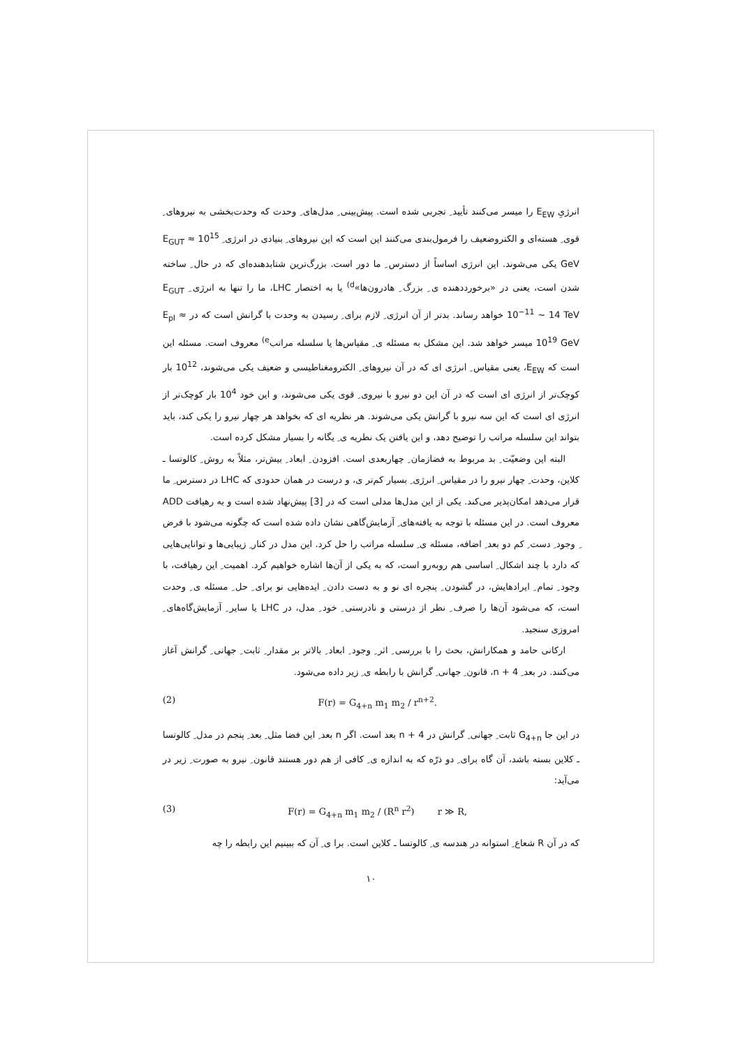انرژیِ E<sub>EW</sub> را میسر می‌کنند تأیید ِ تجربی شده است. پیش‌بینی ِ مدل‌های ِ وحدت که وحدت‌بخشی به نیروهای ِ قوی ِ هسته‌ای و الکتروضعیف را فرمول‌بندی می‌کنند این است که این نیروهای ِ بنیادی در انرژی ِ E<sub>GUT</sub> ≈ 10<sup>15</sup> GeV یکی می‌شوند. این انرژی اساساً از دسترس ِ ما دور است. بزرگ‌ترین شتابدهنده‌ای که در حال ِ ساخته شدن است، یعنی در «برخورددهنده ی ِ بزرگ ِ هادرون‌ها»<sup>d)</sup> یا به اختصار LHC، ما را تنها به انرژی ِ E<sub>GUT</sub> 10<sup>−11</sup> ~ 14 TeV خواهد رساند. بدتر از آن انرژی ِ لازم برای ِ رسیدن به وحدت با گرانش است که در E<sub>pl</sub> ≈ 10<sup>19</sup> GeV میسر خواهد شد. این مشکل به مسئله ی ِ مقیاس‌ها یا سلسله مراتب<sup>e)</sup> معروف است. مسئله این است که E<sub>EW</sub>، یعنی مقیاس ِ انرژی ای که در آن نیروهای ِ الکترومغناطیسی و ضعیف یکی می‌شوند، 10<sup>12</sup> بار کوچک‌تر از انرژی ای است که در آن این دو نیرو با نیروی ِ قوی یکی می‌شوند، و این خود 10<sup>4</sup> بار کوچک‌تر از انرژی ای است که این سه نیرو با گرانش یکی می‌شوند. هر نظریه ای که بخواهد هر چهار نیرو را یکی کند، باید بتواند این سلسله مراتب را توضیح دهد، و این یافتن یک نظریه ی ِ یگانه را بسیار مشکل کرده است.
البته این وضعیّت ِ بد مربوط به فضازمان ِ چهاربعدی است. افزودن ِ ابعاد ِ بیش‌تر، مثلاً به روش ِ کالوتسا ـ کلاین، وحدت ِ چهار نیرو را در مقیاس ِ انرژی ِ بسیار کم‌تر ی، و درست در همان حدودی که LHC در دسترس ِ ما قرار می‌دهد امکان‌پذیر می‌کند. یکی از این مدل‌ها مدلی است که در [3] پیش‌نهاد شده است و به رهیافت ADD معروف است. در این مسئله با توجه به یافته‌های ِ آزمایش‌گاهی نشان داده شده است که چگونه می‌شود با فرض ِ وجود ِ دست ِ کم دو بعد ِ اضافه، مسئله ی ِ سلسله مراتب را حل کرد. این مدل در کنار ِ زیبایی‌ها و توانایی‌هایی که دارد با چند اشکال ِ اساسی هم روبه‌رو است، که به یکی از آن‌ها اشاره خواهیم کرد. اهمیت ِ این رهیافت، با وجود ِ تمام ِ ایرادهایش، در گشودن ِ پنجره ای نو و به دست دادن ِ ایده‌هایی نو برای ِ حل ِ مسئله ی ِ وحدت است، که می‌شود آن‌ها را صرف ِ نظر از درستی و نادرستی ِ خود ِ مدل، در LHC یا سایر ِ آزمایش‌گاه‌های ِ امروزی سنجید.
ارکانی حامد و همکارانش، بحث را با بررسی ِ اثر ِ وجود ِ ابعاد ِ بالاتر بر مقدار ِ ثابت ِ جهانی ِ گرانش آغاز می‌کنند. در بعد ِ n + 4، قانون ِ جهانی ِ گرانش با رابطه ی ِ زیر داده می‌شود.
(2) F(r) = G<sub>4+n</sub> m<sub>1</sub> m<sub>2</sub> / r<sup>n+2</sup>.
در این جا G<sub>4+n</sub> ثابت ِ جهانی ِ گرانش در n + 4 بعد است. اگر n بعد ِ این فضا مثل ِ بعد ِ پنجم در مدل ِ کالوتسا ـ کلاین بسته باشد، آن گاه برای ِ دو ذرّه که به اندازه ی ِ کافی از هم دور هستند قانون ِ نیرو به صورت ِ زیر در می‌آید:
(3) F(r) = G<sub>4+n</sub> m<sub>1</sub> m<sub>2</sub> / (R<sup>n</sup> r<sup>2</sup>) r ≫ R,
که در آن R شعاع ِ استوانه در هندسه ی ِ کالوتسا ـ کلاین است. برا ی ِ آن که ببینیم این رابطه را چه
۱۰